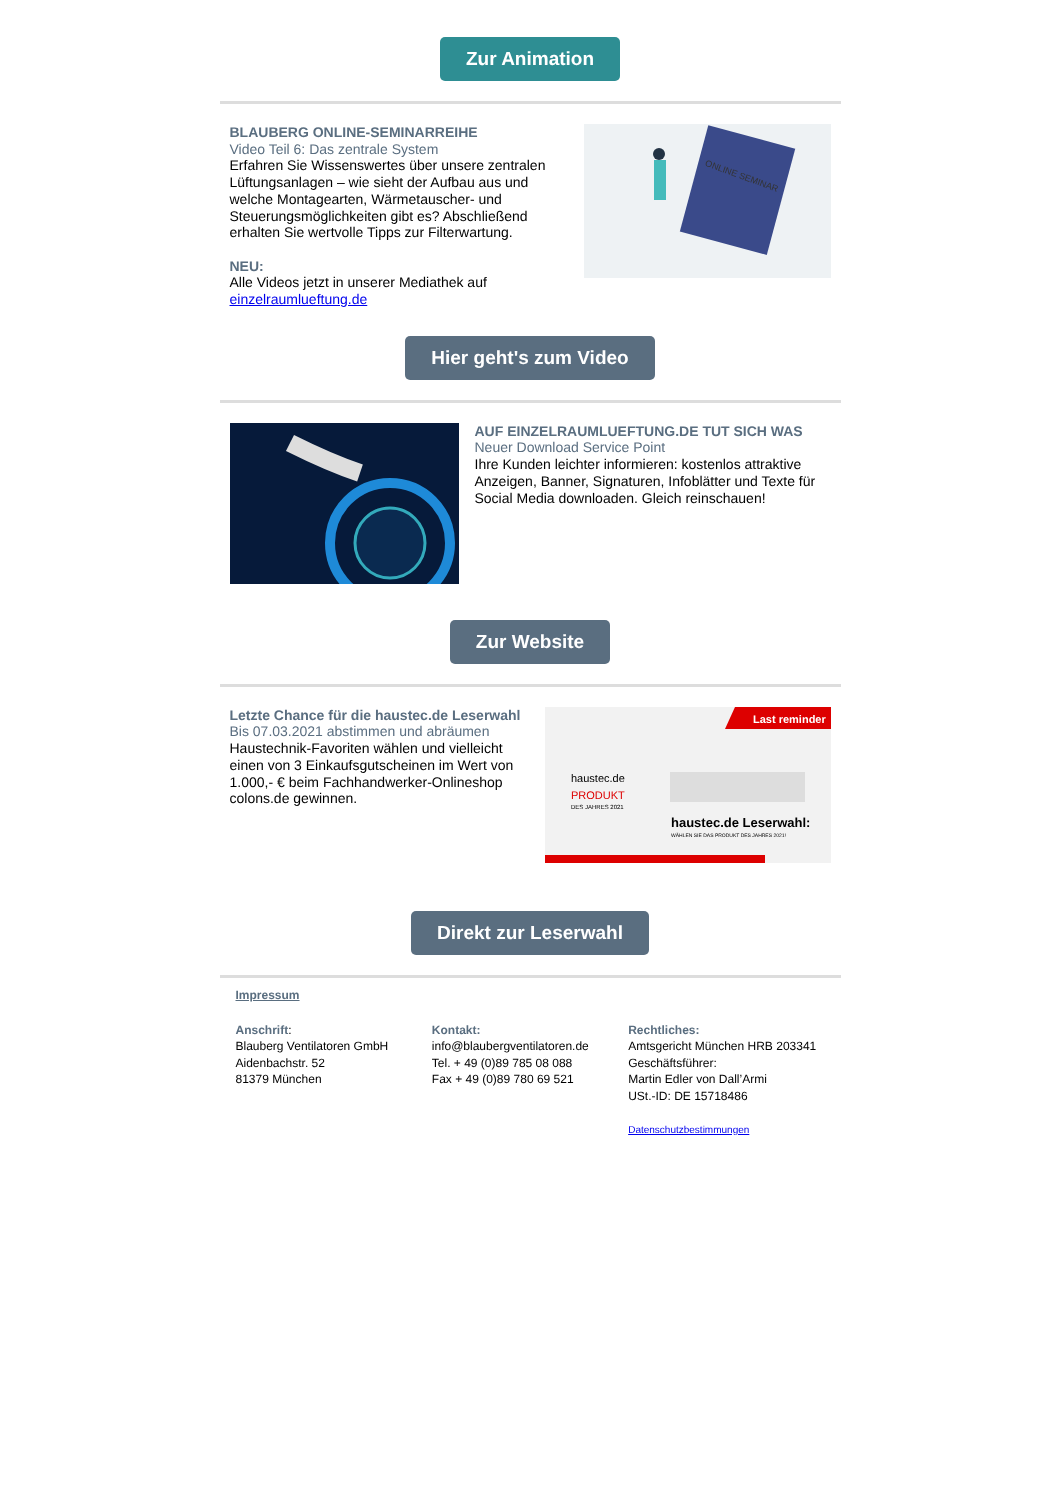Zur Animation
BLAUBERG ONLINE-SEMINARREIHE
Video Teil 6: Das zentrale System
Erfahren Sie Wissenswertes über unsere zentralen Lüftungsanlagen – wie sieht der Aufbau aus und welche Montagearten, Wärmetauscher- und Steuerungsmöglichkeiten gibt es? Abschließend erhalten Sie wertvolle Tipps zur Filterwartung.
NEU:
Alle Videos jetzt in unserer Mediathek auf einzelraumlueftung.de
ONLINE SEMINAR
Hier geht's zum Video
AUF EINZELRAUMLUEFTUNG.DE TUT SICH WAS
Neuer Download Service Point
Ihre Kunden leichter informieren: kostenlos attraktive Anzeigen, Banner, Signaturen, Infoblätter und Texte für Social Media downloaden. Gleich reinschauen!
Zur Website
Letzte Chance für die haustec.de Leserwahl
Bis 07.03.2021 abstimmen und abräumen
Haustechnik-Favoriten wählen und vielleicht einen von 3 Einkaufsgutscheinen im Wert von 1.000,- € beim Fachhandwerker-Onlineshop colons.de gewinnen.
Last reminder
haustec.de
PRODUKT
DES JAHRES 2021
haustec.de Leserwahl:
WÄHLEN SIE DAS PRODUKT DES JAHRES 2021!
Direkt zur Leserwahl
Impressum
Anschrift:
Blauberg Ventilatoren GmbH
Aidenbachstr. 52
81379 München
Kontakt:
info@blaubergventilatoren.de
Tel. + 49 (0)89 785 08 088
Fax + 49 (0)89 780 69 521
Rechtliches:
Amtsgericht München HRB 203341
Geschäftsführer:
Martin Edler von Dall’Armi
USt.-ID: DE 15718486
Datenschutzbestimmungen